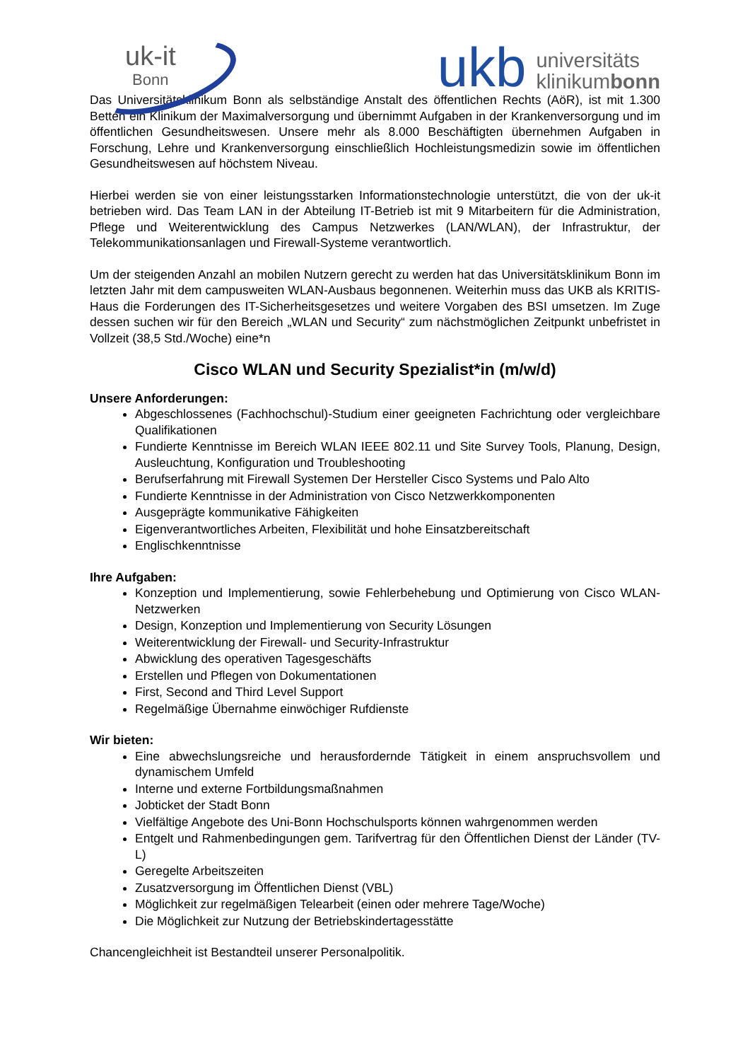uk-it
Bonn
ukb
universitäts
klinikumbonn
Das Universitätsklinikum Bonn als selbständige Anstalt des öffentlichen Rechts (AöR), ist mit 1.300 Betten ein Klinikum der Maximalversorgung und übernimmt Aufgaben in der Krankenversorgung und im öffentlichen Gesundheitswesen. Unsere mehr als 8.000 Beschäftigten übernehmen Aufgaben in Forschung, Lehre und Krankenversorgung einschließlich Hochleistungsmedizin sowie im öffentlichen Gesundheitswesen auf höchstem Niveau.
Hierbei werden sie von einer leistungsstarken Informationstechnologie unterstützt, die von der uk-it betrieben wird. Das Team LAN in der Abteilung IT-Betrieb ist mit 9 Mitarbeitern für die Administration, Pflege und Weiterentwicklung des Campus Netzwerkes (LAN/WLAN), der Infrastruktur, der Telekommunikationsanlagen und Firewall-Systeme verantwortlich.
Um der steigenden Anzahl an mobilen Nutzern gerecht zu werden hat das Universitätsklinikum Bonn im letzten Jahr mit dem campusweiten WLAN-Ausbaus begonnenen. Weiterhin muss das UKB als KRITIS-Haus die Forderungen des IT-Sicherheitsgesetzes und weitere Vorgaben des BSI umsetzen. Im Zuge dessen suchen wir für den Bereich „WLAN und Security“ zum nächstmöglichen Zeitpunkt unbefristet in Vollzeit (38,5 Std./Woche) eine*n
Cisco WLAN und Security Spezialist*in (m/w/d)
Unsere Anforderungen:
Abgeschlossenes (Fachhochschul)-Studium einer geeigneten Fachrichtung oder vergleichbare Qualifikationen
Fundierte Kenntnisse im Bereich WLAN IEEE 802.11 und Site Survey Tools, Planung, Design, Ausleuchtung, Konfiguration und Troubleshooting
Berufserfahrung mit Firewall Systemen Der Hersteller Cisco Systems und Palo Alto
Fundierte Kenntnisse in der Administration von Cisco Netzwerkkomponenten
Ausgeprägte kommunikative Fähigkeiten
Eigenverantwortliches Arbeiten, Flexibilität und hohe Einsatzbereitschaft
Englischkenntnisse
Ihre Aufgaben:
Konzeption und Implementierung, sowie Fehlerbehebung und Optimierung von Cisco WLAN-Netzwerken
Design, Konzeption und Implementierung von Security Lösungen
Weiterentwicklung der Firewall- und Security-Infrastruktur
Abwicklung des operativen Tagesgeschäfts
Erstellen und Pflegen von Dokumentationen
First, Second and Third Level Support
Regelmäßige Übernahme einwöchiger Rufdienste
Wir bieten:
Eine abwechslungsreiche und herausfordernde Tätigkeit in einem anspruchsvollem und dynamischem Umfeld
Interne und externe Fortbildungsmaßnahmen
Jobticket der Stadt Bonn
Vielfältige Angebote des Uni-Bonn Hochschulsports können wahrgenommen werden
Entgelt und Rahmenbedingungen gem. Tarifvertrag für den Öffentlichen Dienst der Länder (TV-L)
Geregelte Arbeitszeiten
Zusatzversorgung im Öffentlichen Dienst (VBL)
Möglichkeit zur regelmäßigen Telearbeit (einen oder mehrere Tage/Woche)
Die Möglichkeit zur Nutzung der Betriebskindertagesstätte
Chancengleichheit ist Bestandteil unserer Personalpolitik.